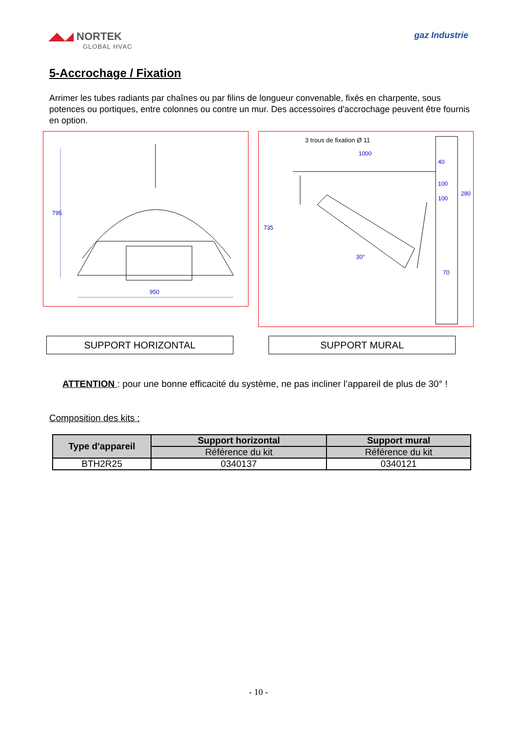◢◣◢ NORTEK
GLOBAL HVAC
gaz Industrie
5-Accrochage / Fixation
Arrimer les tubes radiants par chaînes ou par filins de longueur convenable, fixés en charpente, sous potences ou portiques, entre colonnes ou contre un mur. Des accessoires d'accrochage peuvent être fournis en option.
795
950
3 trous de fixation Ø 11
1000
735
30°
40
100
100
280
70
SUPPORT HORIZONTAL SUPPORT MURAL
ATTENTION : pour une bonne efficacité du système, ne pas incliner l’appareil de plus de 30° !
Composition des kits :
| Type d'appareil | Support horizontal | Support mural |
| --- | --- | --- |
| | Référence du kit | Référence du kit |
| BTH2R25 | 0340137 | 0340121 |
- 10 -